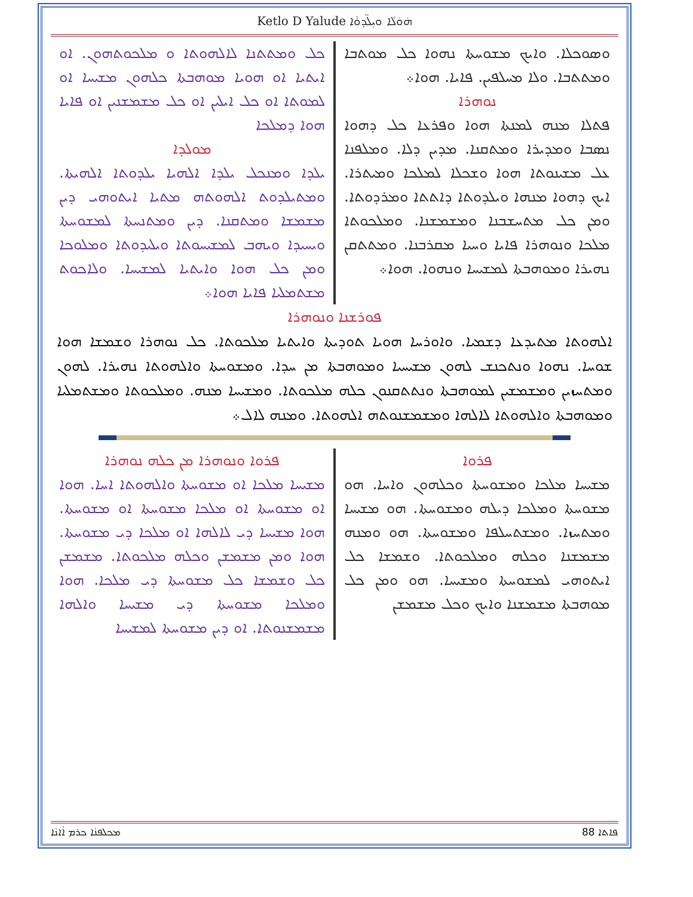Ketlo D Yalude ܗ݁ܘ݁ܠܵܐ ܘܝܼܠ̈ܕܘܵܐ
ܘܣܘܟܠܐ. ܘܐܝܟ ܡܫܘܚܬܐ ܢܗܘܐ ܟܠ ܡܘܬܒܐ ܘܡܬܬܒܐ. ܘܠܐ ܡܚܠܦܝܢ. ܦܐܝܐ. ܗܘܐ܀
ܢܘܗܪܐ
ܦܬܠܐ ܡܢܗ ܠܡܢܬܐ ܗܘܐ ܘܦܪܥܐ ܟܠ ܕܗܘܐ ܢܣܒܐ ܘܡܕܝܪܐ ܘܡܬܩܢܐ. ܡܕܝܢ ܕܠܐ. ܘܡܠܦܢܐ ܥܠ ܡܫܝܢܘܬܐ ܗܘܐ ܘܫܟܠܐ ܠܡܠܟܐ ܘܡܝܬܪܐ. ܐܝܟ ܕܗܘܐ ܡܢܗܐ ܘܝܠܕܘܬܐ ܕܐܬܬܐ ܘܡܪܕܘܬܐ. ܘܡܢ ܟܠ ܡܬܚܫܒܢܐ ܘܡܫܡܫܢܐ. ܘܡܠܟܘܬܐ ܡܠܟܐ ܘܢܘܗܪܐ ܦܐܝܐ ܘܚܝܐ ܡܩܪܒܢܐ. ܘܡܬܬܩܢ ܢܗܝܪܐ ܘܡܘܗܒܬܐ ܠܡܫܝܚܐ ܘܢܗܘܐ. ܗܘܐ܀
ܟܠ ܘܡܬܬܢܐ ܠܐܠܗܘܬܐ ܘ ܡܠܟܘܬܗܘܢ. ܐܘ ܐܝܬܝܐ ܐܘ ܗܘܝܐ ܡܘܗܒܬܐ ܟܠܗܘܢ ܡܫܝܚܐ ܐܘ ܠܡܘܬܐ ܐܘ ܟܠ ܐܝܠܝܢ ܐܘ ܟܠ ܡܫܡܫܢܝܢ ܐܘ ܦܐܝܐ ܗܘܐ ܕܡܠܟܐ
ܡܘܠܕܐ
ܝܠܕܐ ܘܡܢܟܠ ܝܠܕܐ ܐܠܗܝܐ ܝܠܕܘܬܐ ܐܠܗܝܬܐ. ܘܡܬܝܠܕܘܬ ܐܠܗܘܬܗ ܡܬܝܐ ܐܝܬܘܗܝ ܕܝܢ ܡܫܡܫܐ ܘܡܬܩܢܐ. ܕܝܢ ܘܡܬܢܚܬܐ ܠܡܫܘܚܬܐ ܘܝܚܝܕܐ ܘܝܗܒ ܠܡܫܝܚܘܬܐ ܘܝܠܝܕܘܬܐ ܘܡܠܘܟܐ ܘܡܢ ܟܠ ܗܘܐ ܘܐܝܬܝܐ ܠܡܫܝܚܐ. ܘܠܐܟܘܬ ܡܫܬܡܠܝܐ ܦܐܝܐ ܗܘܐ܀
ܦܘܪܫܢܐ ܘܢܘܗܪܐ
ܐܠܗܘܬܐ ܡܬܝܕܥܐ ܕܫܡܝܐ. ܘܐܘܪܚܐ ܗܘܝܐ ܬܘܕܝܬܐ ܘܐܝܬܝܐ ܡܠܟܘܬܐ. ܟܠ ܢܘܗܪܐ ܘܫܡܫܐ ܗܘܐ ܫܘܚܐ. ܢܗܘܐ ܘܢܬܟܢܫ ܠܗܘܢ ܡܫܝܚܝܐ ܘܡܘܗܒܬܐ ܡܢ ܚܕܐ. ܘܡܫܘܚܬܐ ܘܐܠܗܘܬܐ ܢܗܝܪܐ. ܠܗܘܢ ܘܡܬܚܙܝܢ ܘܡܫܡܫܝܢ ܠܡܘܗܒܬܐ ܘܢܬܬܩܢܘܢ ܟܠܗ ܡܠܟܘܬܐ. ܘܡܫܝܚܐ ܡܢܗ. ܘܡܠܟܘܬܐ ܘܡܫܬܡܠܝܐ ܘܡܘܗܒܬܐ ܘܐܠܗܘܬܐ ܠܐܠܗܐ ܘܡܫܡܫܢܘܬܗ ܐܠܗܘܬܐ. ܘܡܢܗ ܠܐܠ܀
ܦܪܘܐ
ܡܫܝܚܐ ܡܠܟܐ ܘܡܫܘܚܬܐ ܘܟܠܗܘܢ ܘܐܚܐ. ܗܘ ܡܫܘܚܬܐ ܘܡܠܟܐ ܕܝܠܗ ܘܡܫܘܚܬܐ. ܗܘ ܡܫܝܚܐ ܘܡܬܚܙܐ. ܘܡܫܬܚܠܦܐ ܘܡܫܘܚܬܐ. ܗܘ ܘܡܢܗ ܡܫܡܫܢܐ ܘܟܠܗ ܘܡܠܟܘܬܐ. ܘܫܡܫܐ ܟܠ ܐܝܬܘܗܝ ܠܡܫܘܚܬܐ ܘܡܫܝܚܐ. ܗܘ ܘܡܢ ܟܠ ܡܘܗܒܬܐ ܡܫܡܫܢܐ ܘܐܝܟ ܘܟܠ ܡܫܡܫܢ
ܦܪܘܐ ܘܢܘܗܪܐ ܡܢ ܟܠܗ ܢܘܗܪܐ
ܡܫܝܚܐ ܡܠܟܐ ܐܘ ܡܫܘܚܬܐ ܘܐܠܗܘܬܐ ܐܚܐ. ܗܘܐ ܐܘ ܡܫܘܚܬܐ ܐܘ ܡܠܟܐ ܡܫܘܚܬܐ ܐܘ ܡܫܘܚܬܐ. ܗܘܐ ܡܫܝܚܐ ܕܝ ܠܐܠܗܐ ܐܘ ܡܠܟܐ ܕܝ ܡܫܘܚܬܐ. ܗܘܐ ܘܡܢ ܡܫܡܫܢ ܘܟܠܗ ܡܠܟܘܬܐ. ܡܫܡܫܢ ܟܠ ܘܫܡܫܐ ܟܠ ܡܫܘܚܬܐ ܕܝ ܡܠܟܐ. ܗܘܐ ܘܡܠܟܐ ܡܫܘܚܬܐ ܕܝ ܡܫܝܚܐ ܘܐܠܗܐ ܡܫܡܫܢܘܬܐ. ܐܘ ܕܝܢ ܡܫܘܚܬܐ ܠܡܫܝܚܐ
ܡܟܠܦܢܵܐ ܟܪܡ ܐܵܐܢܵܐ 88 ܦܐܬܐ